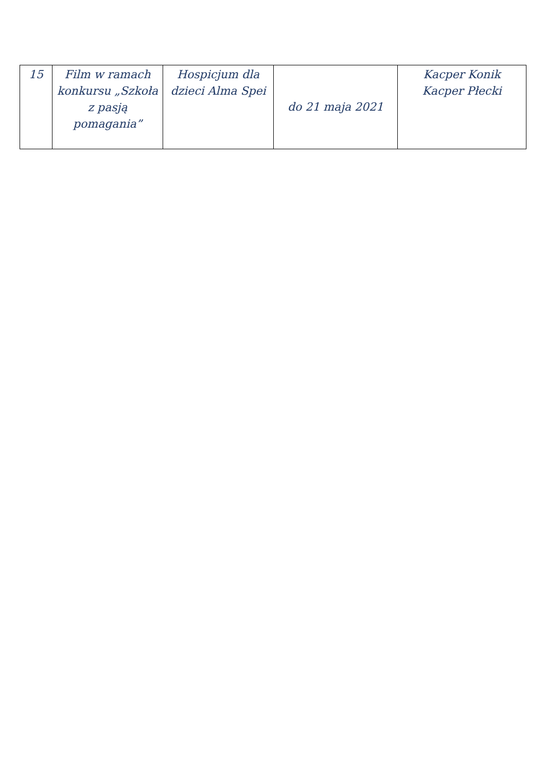| 15 | Film w ramach konkursu „Szkoła z pasją pomagania” | Hospicjum dla dzieci Alma Spei | do 21 maja 2021 | Kacper Konik Kacper Płecki |